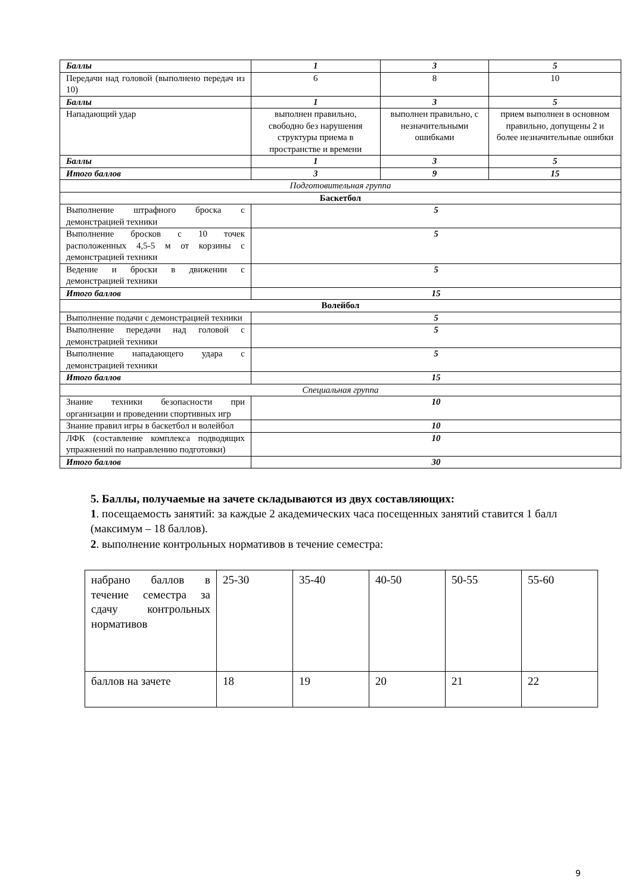| Баллы | 1 | 3 | 5 |
| Передачи над головой (выполнено передач из 10) | 6 | 8 | 10 |
| Баллы | 1 | 3 | 5 |
| Нападающий удар | выполнен правильно, свободно без нарушения структуры приема в пространстве и времени | выполнен правильно, с незначительными ошибками | прием выполнен в основном правильно, допущены 2 и более незначительные ошибки |
| Баллы | 1 | 3 | 5 |
| Итого баллов | 3 | 9 | 15 |
| Подготовительная группа | | | |
| Баскетбол | | | |
| Выполнение штрафного броска с демонстрацией техники | 5 | | |
| Выполнение бросков с 10 точек расположенных 4,5-5 м от корзины с демонстрацией техники | 5 | | |
| Ведение и броски в движении с демонстрацией техники | 5 | | |
| Итого баллов | 15 | | |
| Волейбол | | | |
| Выполнение подачи с демонстрацией техники | 5 | | |
| Выполнение передачи над головой с демонстрацией техники | 5 | | |
| Выполнение нападающего удара с демонстрацией техники | 5 | | |
| Итого баллов | 15 | | |
| Специальная группа | | | |
| Знание техники безопасности при организации и проведении спортивных игр | 10 | | |
| Знание правил игры в баскетбол и волейбол | 10 | | |
| ЛФК (составление комплекса подводящих упражнений по направлению подготовки) | 10 | | |
| Итого баллов | 30 | | |
5. Баллы, получаемые на зачете складываются из двух составляющих:
1. посещаемость занятий: за каждые 2 академических часа посещенных занятий ставится 1 балл (максимум – 18 баллов).
2. выполнение контрольных нормативов в течение семестра:
| набрано баллов в течение семестра за сдачу контрольных нормативов | 25-30 | 35-40 | 40-50 | 50-55 | 55-60 |
| баллов на зачете | 18 | 19 | 20 | 21 | 22 |
9